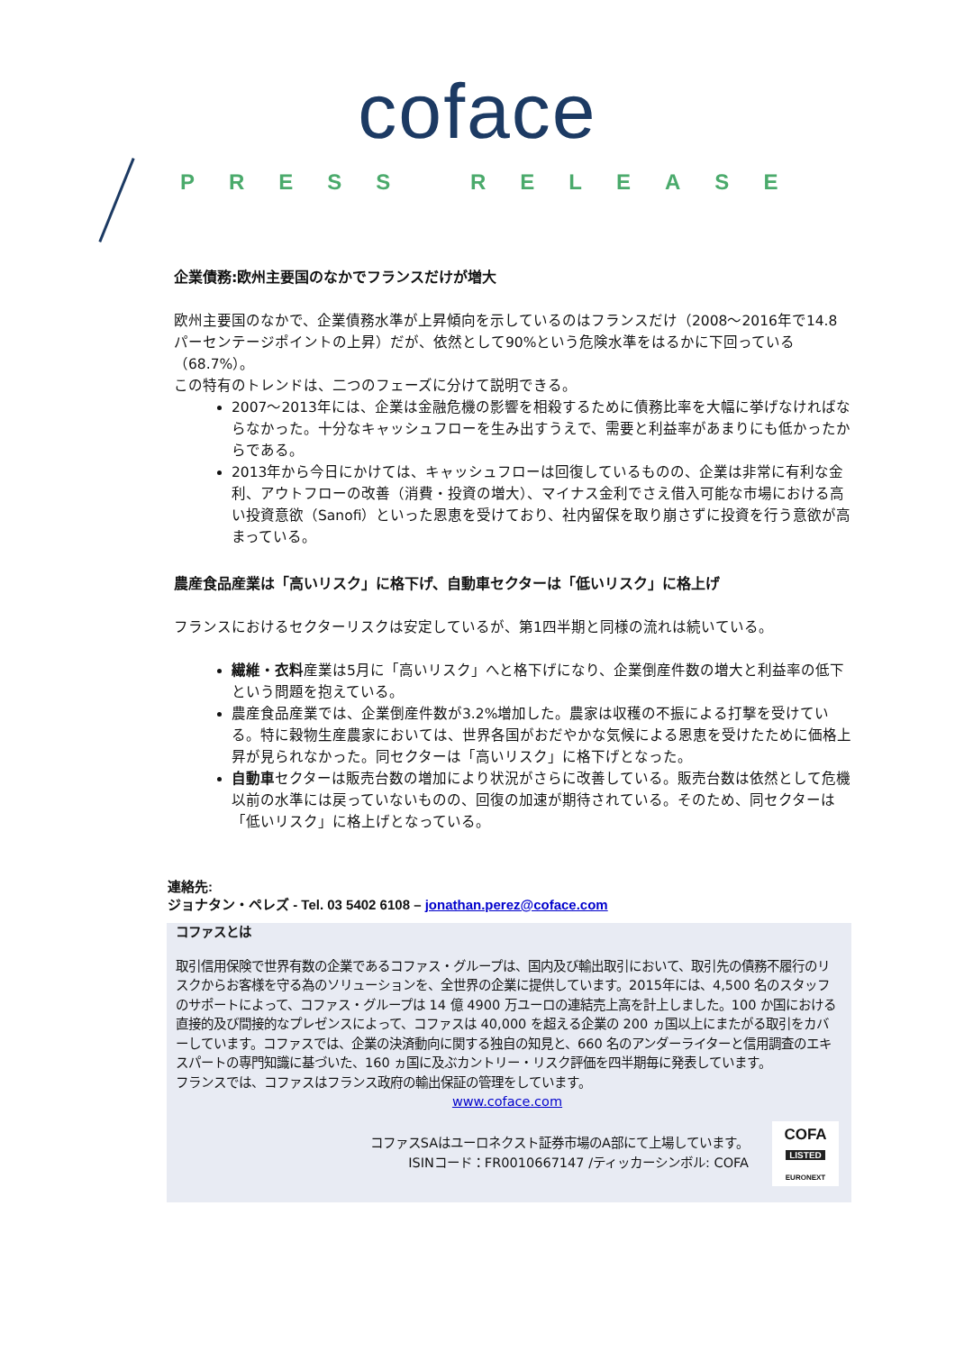coface
PRESS RELEASE
企業債務:欧州主要国のなかでフランスだけが増大
欧州主要国のなかで、企業債務水準が上昇傾向を示しているのはフランスだけ（2008～2016年で14.8パーセンテージポイントの上昇）だが、依然として90%という危険水準をはるかに下回っている（68.7%）。
この特有のトレンドは、二つのフェーズに分けて説明できる。
2007～2013年には、企業は金融危機の影響を相殺するために債務比率を大幅に挙げなければならなかった。十分なキャッシュフローを生み出すうえで、需要と利益率があまりにも低かったからである。
2013年から今日にかけては、キャッシュフローは回復しているものの、企業は非常に有利な金利、アウトフローの改善（消費・投資の増大）、マイナス金利でさえ借入可能な市場における高い投資意欲（Sanofi）といった恩恵を受けており、社内留保を取り崩さずに投資を行う意欲が高まっている。
農産食品産業は「高いリスク」に格下げ、自動車セクターは「低いリスク」に格上げ
フランスにおけるセクターリスクは安定しているが、第1四半期と同様の流れは続いている。
繊維・衣料産業は5月に「高いリスク」へと格下げになり、企業倒産件数の増大と利益率の低下という問題を抱えている。
農産食品産業では、企業倒産件数が3.2%増加した。農家は収穫の不振による打撃を受けている。特に穀物生産農家においては、世界各国がおだやかな気候による恩恵を受けたために価格上昇が見られなかった。同セクターは「高いリスク」に格下げとなった。
自動車セクターは販売台数の増加により状況がさらに改善している。販売台数は依然として危機以前の水準には戻っていないものの、回復の加速が期待されている。そのため、同セクターは「低いリスク」に格上げとなっている。
連絡先:
ジョナタン・ペレズ - Tel. 03 5402 6108 – jonathan.perez@coface.com
コファスとは
取引信用保険で世界有数の企業であるコファス・グループは、国内及び輸出取引において、取引先の債務不履行のリスクからお客様を守る為のソリューションを、全世界の企業に提供しています。2015年には、4,500 名のスタッフのサポートによって、コファス・グループは 14 億 4900 万ユーロの連結売上高を計上しました。100 か国における直接的及び間接的なプレゼンスによって、コファスは 40,000 を超える企業の 200 ヵ国以上にまたがる取引をカバーしています。コファスでは、企業の決済動向に関する独自の知見と、660 名のアンダーライターと信用調査のエキスパートの専門知識に基づいた、160 ヵ国に及ぶカントリー・リスク評価を四半期毎に発表しています。
フランスでは、コファスはフランス政府の輸出保証の管理をしています。
www.coface.com
コファスSAはユーロネクスト証券市場のA部にて上場しています。
ISINコード：FR0010667147 /ティッカーシンボル: COFA
COFA
LISTED
EURONEXT